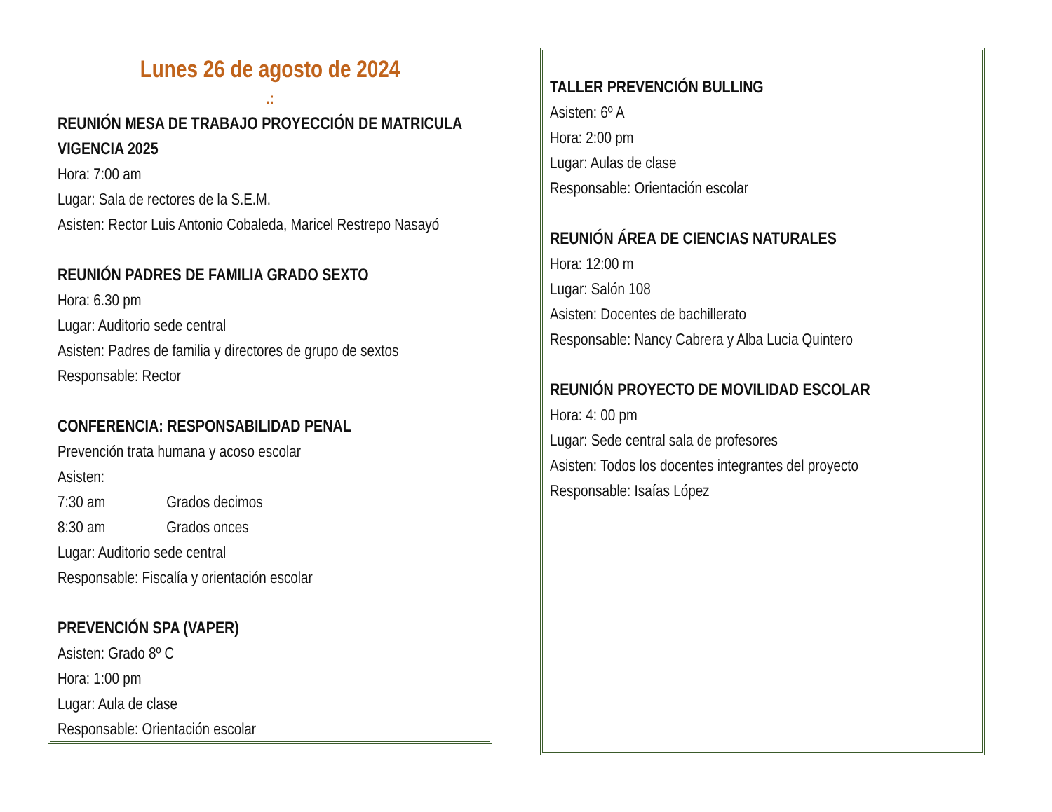Lunes 26 de agosto de 2024
.:
REUNIÓN MESA DE TRABAJO PROYECCIÓN DE MATRICULA VIGENCIA 2025
Hora: 7:00 am
Lugar: Sala de rectores de la S.E.M.
Asisten: Rector Luis Antonio Cobaleda, Maricel Restrepo Nasayó
REUNIÓN PADRES DE FAMILIA GRADO SEXTO
Hora: 6.30 pm
Lugar: Auditorio sede central
Asisten: Padres de familia y directores de grupo de sextos
Responsable: Rector
CONFERENCIA: RESPONSABILIDAD PENAL
Prevención trata humana y acoso escolar
Asisten:
7:30 am Grados decimos
8:30 am Grados onces
Lugar: Auditorio sede central
Responsable: Fiscalía y orientación escolar
PREVENCIÓN SPA (VAPER)
Asisten: Grado 8º C
Hora: 1:00 pm
Lugar: Aula de clase
Responsable: Orientación escolar
TALLER PREVENCIÓN BULLING
Asisten: 6º A
Hora: 2:00 pm
Lugar: Aulas de clase
Responsable: Orientación escolar
REUNIÓN ÁREA DE CIENCIAS NATURALES
Hora: 12:00 m
Lugar: Salón 108
Asisten: Docentes de bachillerato
Responsable: Nancy Cabrera y Alba Lucia Quintero
REUNIÓN PROYECTO DE MOVILIDAD ESCOLAR
Hora: 4: 00 pm
Lugar: Sede central sala de profesores
Asisten: Todos los docentes integrantes del proyecto
Responsable: Isaías López